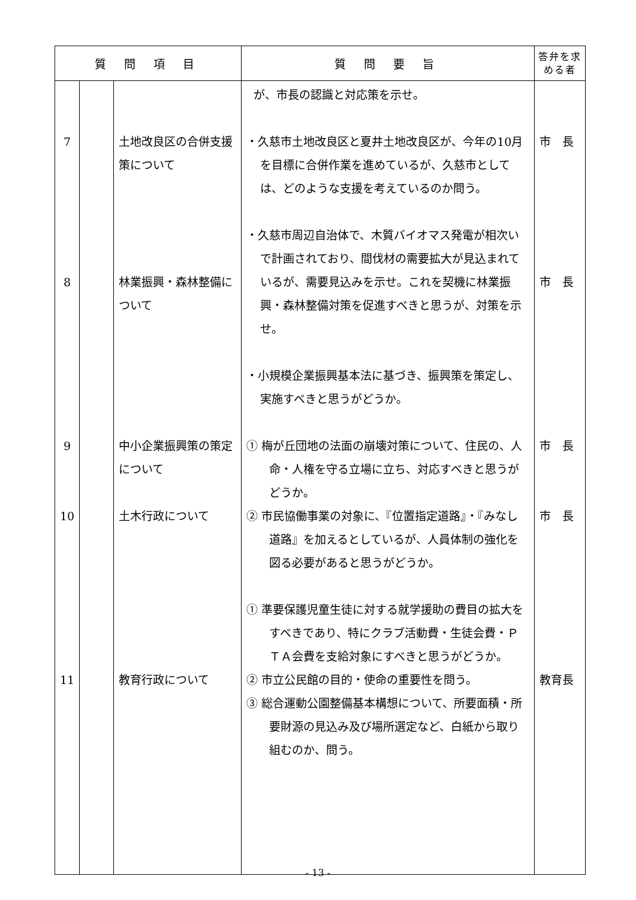| 質 問 項 目 | | | 質 問 要 旨 | 答弁を求める者 |
| --- | --- | --- | --- | --- |
| 7 8 9 10 11 | | 土地改良区の合併支援策について 林業振興・森林整備について 中小企業振興策の策定について 土木行政について 教育行政について | が、市長の認識と対応策を示せ。 ・久慈市土地改良区と夏井土地改良区が、今年の10月を目標に合併作業を進めているが、久慈市としては、どのような支援を考えているのか問う。 ・久慈市周辺自治体で、木質バイオマス発電が相次いで計画されており、間伐材の需要拡大が見込まれているが、需要見込みを示せ。これを契機に林業振興・森林整備対策を促進すべきと思うが、対策を示せ。 ・小規模企業振興基本法に基づき、振興策を策定し、実施すべきと思うがどうか。 ① 梅が丘団地の法面の崩壊対策について、住民の、人命・人権を守る立場に立ち、対応すべきと思うがどうか。 ② 市民協働事業の対象に、『位置指定道路』・『みなし道路』を加えるとしているが、人員体制の強化を図る必要があると思うがどうか。 ① 準要保護児童生徒に対する就学援助の費目の拡大をすべきであり、特にクラブ活動費・生徒会費・ＰＴＡ会費を支給対象にすべきと思うがどうか。 ② 市立公民館の目的・使命の重要性を問う。 ③ 総合運動公園整備基本構想について、所要面積・所要財源の見込み及び場所選定など、白紙から取り組むのか、問う。 | 市 長 市 長 市 長 市 長 教育長 |
- 13 -